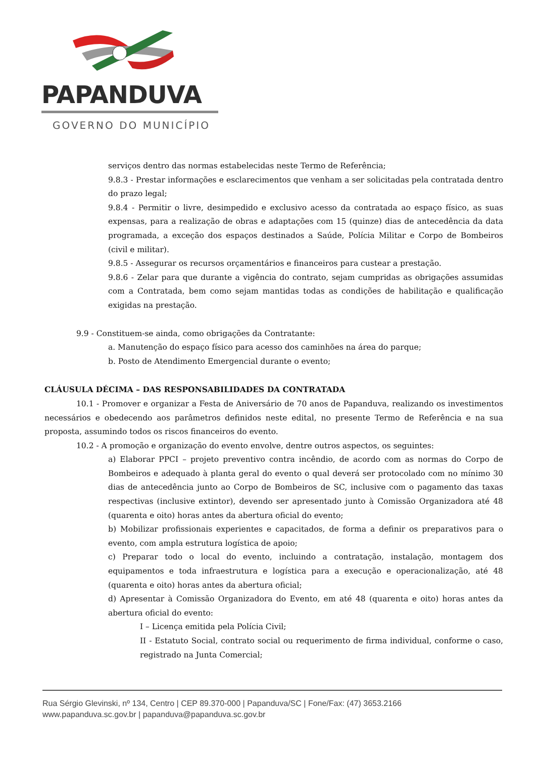PAPANDUVA
GOVERNO DO MUNICÍPIO
serviços dentro das normas estabelecidas neste Termo de Referência;
9.8.3 - Prestar informações e esclarecimentos que venham a ser solicitadas pela contratada dentro do prazo legal;
9.8.4 - Permitir o livre, desimpedido e exclusivo acesso da contratada ao espaço físico, as suas expensas, para a realização de obras e adaptações com 15 (quinze) dias de antecedência da data programada, a exceção dos espaços destinados a Saúde, Polícia Militar e Corpo de Bombeiros (civil e militar).
9.8.5 - Assegurar os recursos orçamentários e financeiros para custear a prestação.
9.8.6 - Zelar para que durante a vigência do contrato, sejam cumpridas as obrigações assumidas com a Contratada, bem como sejam mantidas todas as condições de habilitação e qualificação exigidas na prestação.
9.9 - Constituem-se ainda, como obrigações da Contratante:
a. Manutenção do espaço físico para acesso dos caminhões na área do parque;
b. Posto de Atendimento Emergencial durante o evento;
CLÁUSULA DÉCIMA – DAS RESPONSABILIDADES DA CONTRATADA
10.1 - Promover e organizar a Festa de Aniversário de 70 anos de Papanduva, realizando os investimentos necessários e obedecendo aos parâmetros definidos neste edital, no presente Termo de Referência e na sua proposta, assumindo todos os riscos financeiros do evento.
10.2 - A promoção e organização do evento envolve, dentre outros aspectos, os seguintes:
a) Elaborar PPCI – projeto preventivo contra incêndio, de acordo com as normas do Corpo de Bombeiros e adequado à planta geral do evento o qual deverá ser protocolado com no mínimo 30 dias de antecedência junto ao Corpo de Bombeiros de SC, inclusive com o pagamento das taxas respectivas (inclusive extintor), devendo ser apresentado junto à Comissão Organizadora até 48 (quarenta e oito) horas antes da abertura oficial do evento;
b) Mobilizar profissionais experientes e capacitados, de forma a definir os preparativos para o evento, com ampla estrutura logística de apoio;
c) Preparar todo o local do evento, incluindo a contratação, instalação, montagem dos equipamentos e toda infraestrutura e logística para a execução e operacionalização, até 48 (quarenta e oito) horas antes da abertura oficial;
d) Apresentar à Comissão Organizadora do Evento, em até 48 (quarenta e oito) horas antes da abertura oficial do evento:
I – Licença emitida pela Polícia Civil;
II - Estatuto Social, contrato social ou requerimento de firma individual, conforme o caso, registrado na Junta Comercial;
Rua Sérgio Glevinski, nº 134, Centro | CEP 89.370-000 | Papanduva/SC | Fone/Fax: (47) 3653.2166
www.papanduva.sc.gov.br | papanduva@papanduva.sc.gov.br